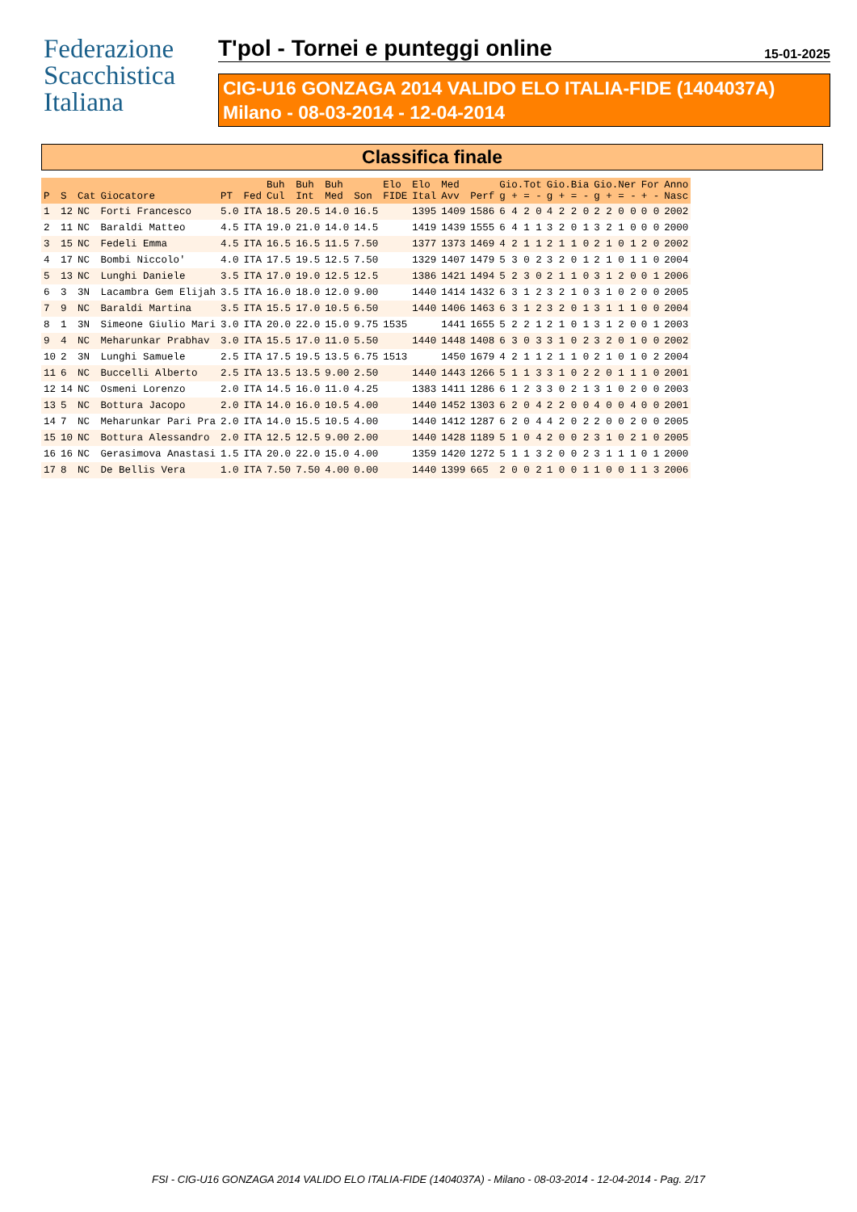Federazione
Scacchistica
Italiana
T'pol - Tornei e punteggi online 15-01-2025
CIG-U16 GONZAGA 2014 VALIDO ELO ITALIA-FIDE (1404037A)
Milano - 08-03-2014 - 12-04-2014
Classifica finale
| P | S | Cat | Giocatore | PT | Fed | Buh Cul | Buh Int | Buh Med | Son | Elo FIDE | Elo Ital | Med Avv | Perf | Gio.Tot g + = - | Gio.Bia g + = - | Gio.Ner g + = - | For + - | Anno Nasc |
| --- | --- | --- | --- | --- | --- | --- | --- | --- | --- | --- | --- | --- | --- | --- | --- | --- | --- | --- |
| 1 | 12 | NC | Forti Francesco | 5.0 | ITA | 18.5 | 20.5 | 14.0 | 16.5 | | 1395 | 1409 | 1586 | 6 4 2 0 | 4 2 2 0 | 2 2 0 0 | 0 0 | 2002 |
| 2 | 11 | NC | Baraldi Matteo | 4.5 | ITA | 19.0 | 21.0 | 14.0 | 14.5 | | 1419 | 1439 | 1555 | 6 4 1 1 | 3 2 0 1 | 3 2 1 0 | 0 0 | 2000 |
| 3 | 15 | NC | Fedeli Emma | 4.5 | ITA | 16.5 | 16.5 | 11.5 | 7.50 | | 1377 | 1373 | 1469 | 4 2 1 1 | 2 1 1 0 | 2 1 0 1 | 2 0 | 2002 |
| 4 | 17 | NC | Bombi Niccolo' | 4.0 | ITA | 17.5 | 19.5 | 12.5 | 7.50 | | 1329 | 1407 | 1479 | 5 3 0 2 | 3 2 0 1 | 2 1 0 1 | 1 0 | 2004 |
| 5 | 13 | NC | Lunghi Daniele | 3.5 | ITA | 17.0 | 19.0 | 12.5 | 12.5 | | 1386 | 1421 | 1494 | 5 2 3 0 | 2 1 1 0 | 3 1 2 0 | 0 1 | 2006 |
| 6 | 3 | 3N | Lacambra Gem Elijah | 3.5 | ITA | 16.0 | 18.0 | 12.0 | 9.00 | | 1440 | 1414 | 1432 | 6 3 1 2 | 3 2 1 0 | 3 1 0 2 | 0 0 | 2005 |
| 7 | 9 | NC | Baraldi Martina | 3.5 | ITA | 15.5 | 17.0 | 10.5 | 6.50 | | 1440 | 1406 | 1463 | 6 3 1 2 | 3 2 0 1 | 3 1 1 1 | 0 0 | 2004 |
| 8 | 1 | 3N | Simeone Giulio Mari | 3.0 | ITA | 20.0 | 22.0 | 15.0 | 9.75 | 1535 | | 1441 | 1655 | 5 2 2 1 | 2 1 0 1 | 3 1 2 0 | 0 1 | 2003 |
| 9 | 4 | NC | Meharunkar Prabhav | 3.0 | ITA | 15.5 | 17.0 | 11.0 | 5.50 | | 1440 | 1448 | 1408 | 6 3 0 3 | 3 1 0 2 | 3 2 0 1 | 0 0 | 2002 |
| 10 | 2 | 3N | Lunghi Samuele | 2.5 | ITA | 17.5 | 19.5 | 13.5 | 6.75 | 1513 | | 1450 | 1679 | 4 2 1 1 | 2 1 1 0 | 2 1 0 1 | 0 2 | 2004 |
| 11 | 6 | NC | Buccelli Alberto | 2.5 | ITA | 13.5 | 13.5 | 9.00 | 2.50 | | 1440 | 1443 | 1266 | 5 1 1 3 | 3 1 0 2 | 2 0 1 1 | 1 0 | 2001 |
| 12 | 14 | NC | Osmeni Lorenzo | 2.0 | ITA | 14.5 | 16.0 | 11.0 | 4.25 | | 1383 | 1411 | 1286 | 6 1 2 3 | 3 0 2 1 | 3 1 0 2 | 0 0 | 2003 |
| 13 | 5 | NC | Bottura Jacopo | 2.0 | ITA | 14.0 | 16.0 | 10.5 | 4.00 | | 1440 | 1452 | 1303 | 6 2 0 4 | 2 2 0 0 | 4 0 0 4 | 0 0 | 2001 |
| 14 | 7 | NC | Meharunkar Pari Pra | 2.0 | ITA | 14.0 | 15.5 | 10.5 | 4.00 | | 1440 | 1412 | 1287 | 6 2 0 4 | 4 2 0 2 | 2 0 0 2 | 0 0 | 2005 |
| 15 | 10 | NC | Bottura Alessandro | 2.0 | ITA | 12.5 | 12.5 | 9.00 | 2.00 | | 1440 | 1428 | 1189 | 5 1 0 4 | 2 0 0 2 | 3 1 0 2 | 1 0 | 2005 |
| 16 | 16 | NC | Gerasimova Anastasi | 1.5 | ITA | 20.0 | 22.0 | 15.0 | 4.00 | | 1359 | 1420 | 1272 | 5 1 1 3 | 2 0 0 2 | 3 1 1 1 | 0 1 | 2000 |
| 17 | 8 | NC | De Bellis Vera | 1.0 | ITA | 7.50 | 7.50 | 4.00 | 0.00 | | 1440 | 1399 | 665 | 2 0 0 2 | 1 0 0 1 | 1 0 0 1 | 1 3 | 2006 |
FSI - CIG-U16 GONZAGA 2014 VALIDO ELO ITALIA-FIDE (1404037A) - Milano - 08-03-2014 - 12-04-2014 - Pag. 2/17